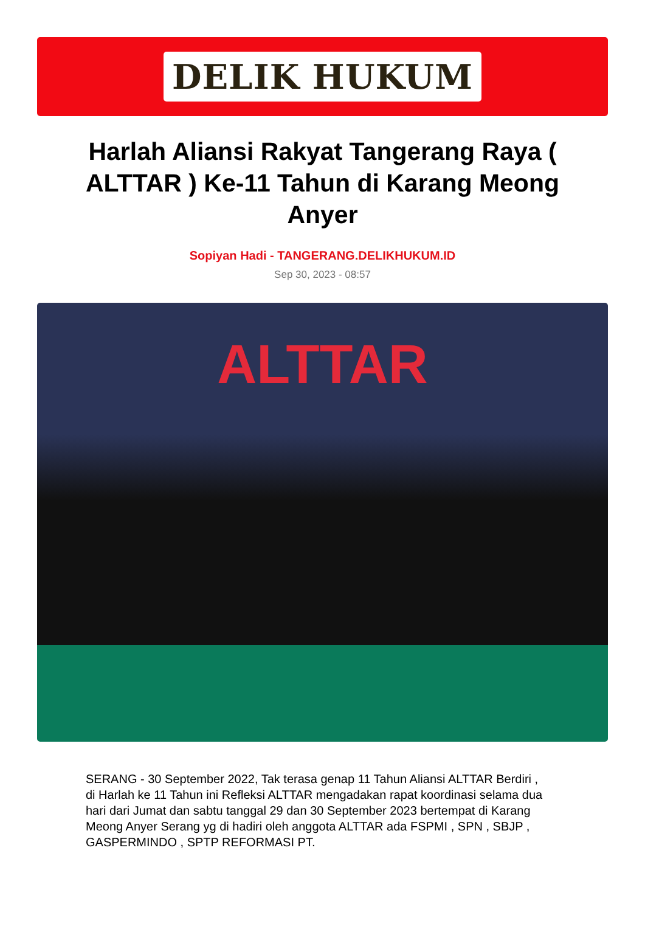DELIK HUKUM
Harlah Aliansi Rakyat Tangerang Raya ( ALTTAR ) Ke-11 Tahun di Karang Meong Anyer
Sopiyan Hadi - TANGERANG.DELIKHUKUM.ID
Sep 30, 2023 - 08:57
ALTTAR
SERANG - 30 September 2022, Tak terasa genap 11 Tahun Aliansi ALTTAR Berdiri , di Harlah ke 11 Tahun ini Refleksi ALTTAR mengadakan rapat koordinasi selama dua hari dari Jumat dan sabtu tanggal 29 dan 30 September 2023 bertempat di Karang Meong Anyer Serang yg di hadiri oleh anggota ALTTAR ada FSPMI , SPN , SBJP , GASPERMINDO , SPTP REFORMASI PT.